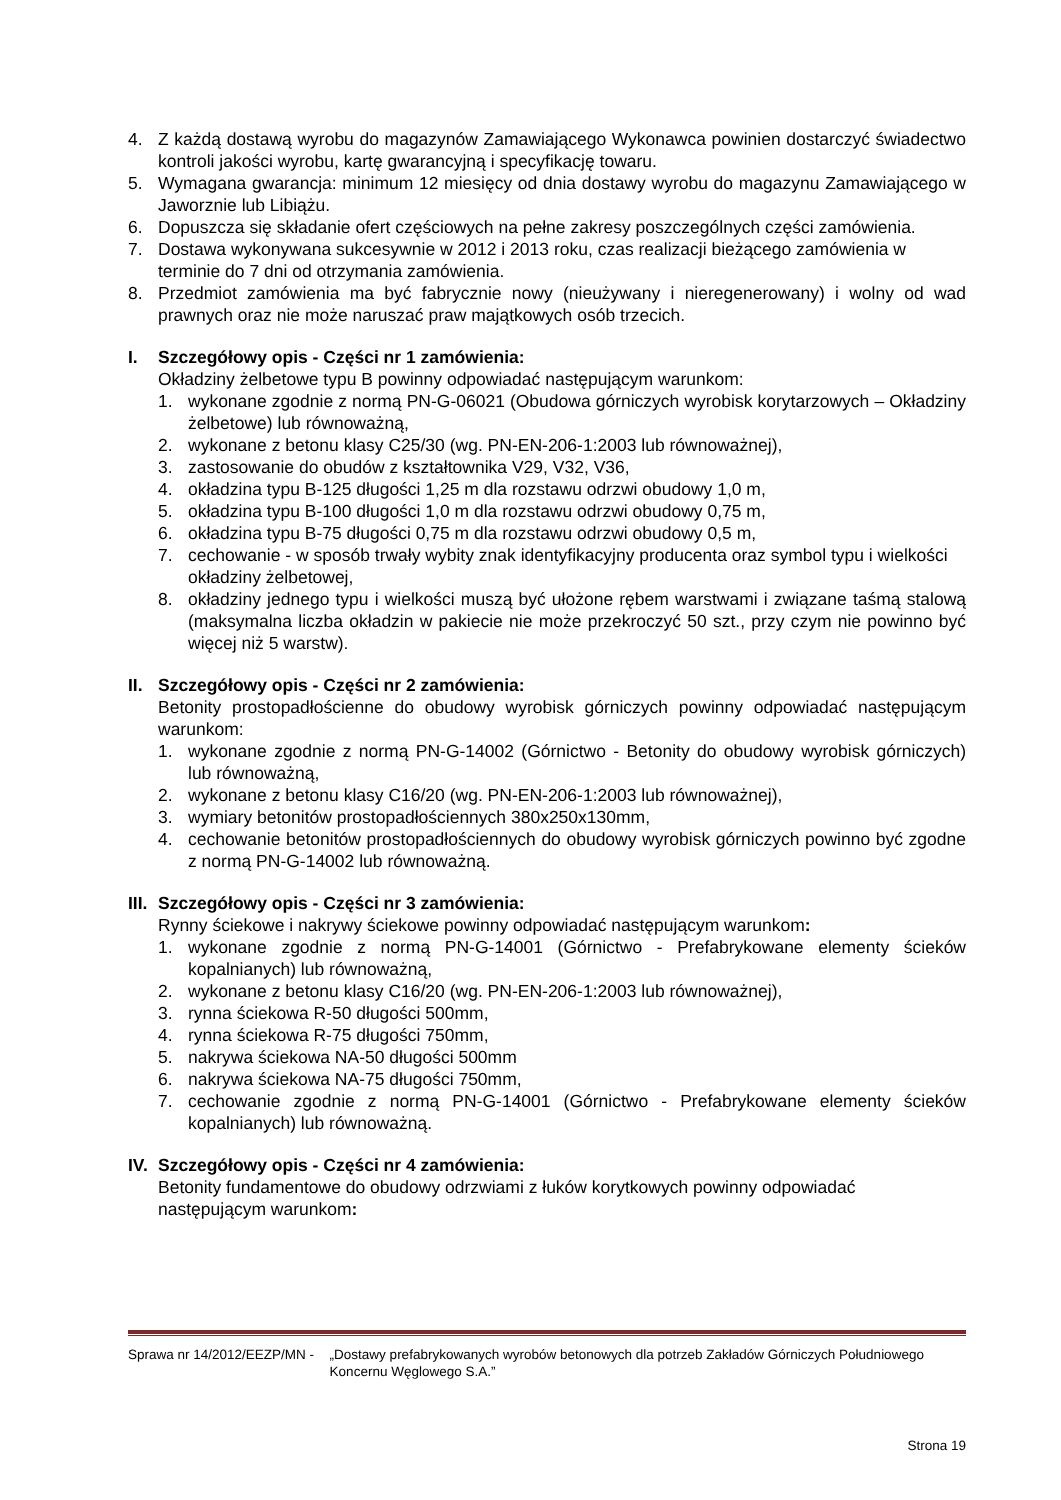4. Z każdą dostawą wyrobu do magazynów Zamawiającego Wykonawca powinien dostarczyć świadectwo kontroli jakości wyrobu, kartę gwarancyjną i specyfikację towaru.
5. Wymagana gwarancja: minimum 12 miesięcy od dnia dostawy wyrobu do magazynu Zamawiającego w Jaworznie lub Libiążu.
6. Dopuszcza się składanie ofert częściowych na pełne zakresy poszczególnych części zamówienia.
7. Dostawa wykonywana sukcesywnie w 2012 i 2013 roku, czas realizacji bieżącego zamówienia w terminie do 7 dni od otrzymania zamówienia.
8. Przedmiot zamówienia ma być fabrycznie nowy (nieużywany i nieregenerowany) i wolny od wad prawnych oraz nie może naruszać praw majątkowych osób trzecich.
I. Szczegółowy opis - Części nr 1 zamówienia:
Okładziny żelbetowe typu B powinny odpowiadać następującym warunkom:
1. wykonane zgodnie z normą PN-G-06021 (Obudowa górniczych wyrobisk korytarzowych – Okładziny żelbetowe) lub równoważną,
2. wykonane z betonu klasy C25/30 (wg. PN-EN-206-1:2003 lub równoważnej),
3. zastosowanie do obudów z kształtownika V29, V32, V36,
4. okładzina typu B-125 długości 1,25 m dla rozstawu odrzwi obudowy 1,0 m,
5. okładzina typu B-100 długości 1,0 m dla rozstawu odrzwi obudowy 0,75 m,
6. okładzina typu B-75 długości 0,75 m dla rozstawu odrzwi obudowy 0,5 m,
7. cechowanie - w sposób trwały wybity znak identyfikacyjny producenta oraz symbol typu i wielkości okładziny żelbetowej,
8. okładziny jednego typu i wielkości muszą być ułożone rębem warstwami i związane taśmą stalową (maksymalna liczba okładzin w pakiecie nie może przekroczyć 50 szt., przy czym nie powinno być więcej niż 5 warstw).
II.
Szczegółowy opis - Części nr 2 zamówienia:
Betonity prostopadłościenne do obudowy wyrobisk górniczych powinny odpowiadać następującym warunkom:
1. wykonane zgodnie z normą PN-G-14002 (Górnictwo - Betonity do obudowy wyrobisk górniczych) lub równoważną,
2. wykonane z betonu klasy C16/20 (wg. PN-EN-206-1:2003 lub równoważnej),
3. wymiary betonitów prostopadłościennych 380x250x130mm,
4. cechowanie betonitów prostopadłościennych do obudowy wyrobisk górniczych powinno być zgodne z normą PN-G-14002 lub równoważną.
III.
Szczegółowy opis - Części nr 3 zamówienia:
Rynny ściekowe i nakrywy ściekowe powinny odpowiadać następującym warunkom:
1. wykonane zgodnie z normą PN-G-14001 (Górnictwo - Prefabrykowane elementy ścieków kopalnianych) lub równoważną,
2. wykonane z betonu klasy C16/20 (wg. PN-EN-206-1:2003 lub równoważnej),
3. rynna ściekowa R-50 długości 500mm,
4. rynna ściekowa R-75 długości 750mm,
5. nakrywa ściekowa NA-50 długości 500mm
6. nakrywa ściekowa NA-75 długości 750mm,
7. cechowanie zgodnie z normą PN-G-14001 (Górnictwo - Prefabrykowane elementy ścieków kopalnianych) lub równoważną.
IV.
Szczegółowy opis - Części nr 4 zamówienia:
Betonity fundamentowe do obudowy odrzwiami z łuków korytkowych powinny odpowiadać następującym warunkom:
Sprawa nr 14/2012/EEZP/MN - „Dostawy prefabrykowanych wyrobów betonowych dla potrzeb Zakładów Górniczych Południowego Koncernu Węglowego S.A.”
Strona 19